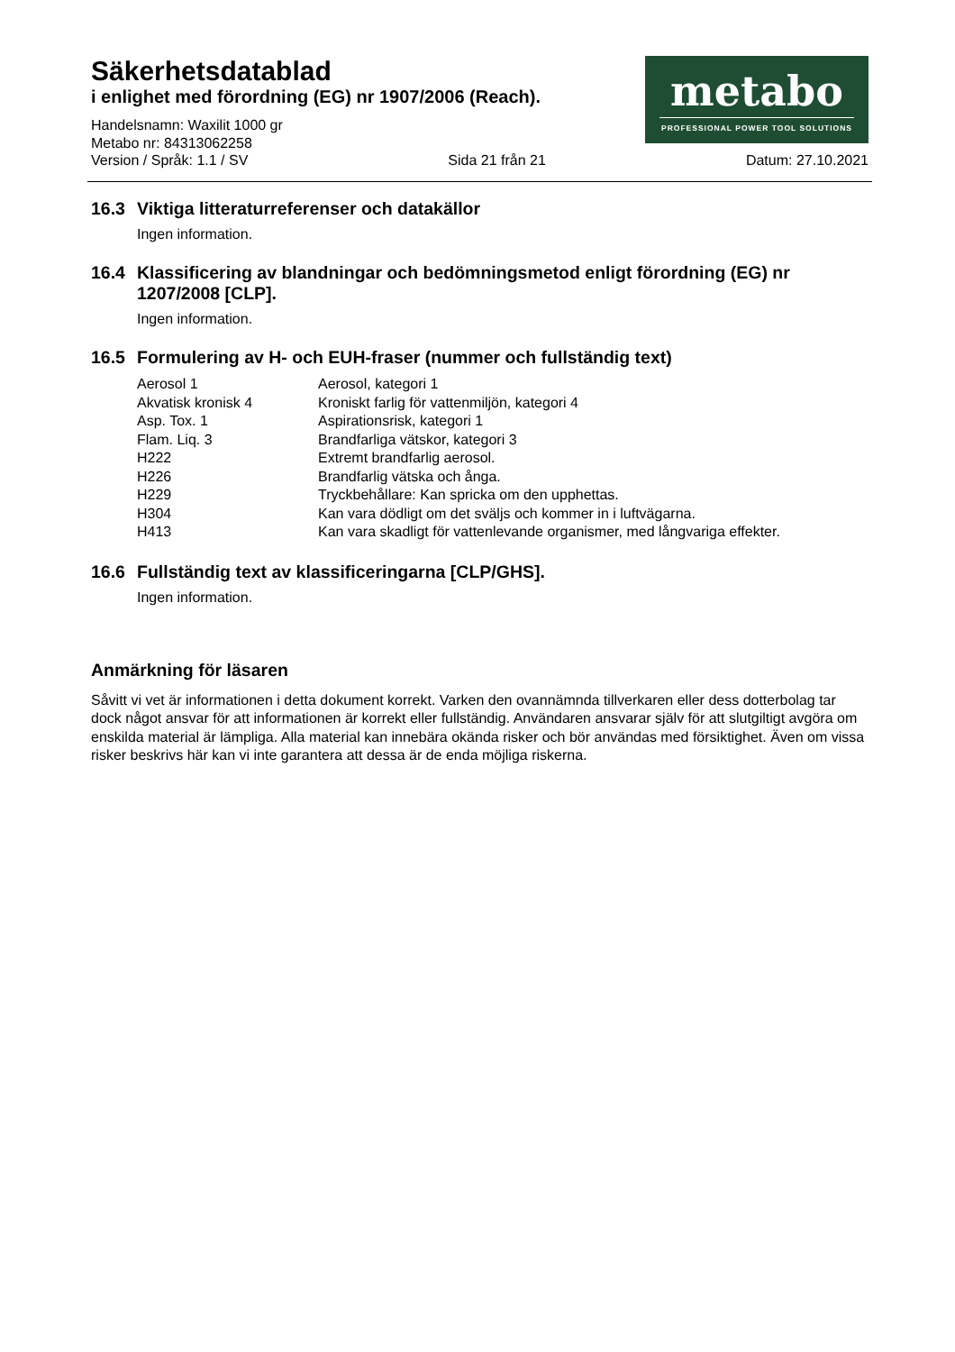Säkerhetsdatablad
i enlighet med förordning (EG) nr 1907/2006 (Reach).
Handelsnamn: Waxilit 1000 gr
Metabo nr: 84313062258
metabo
PROFESSIONAL POWER TOOL SOLUTIONS
Version / Språk: 1.1 / SV Sida 21 från 21 Datum: 27.10.2021
16.3 Viktiga litteraturreferenser och datakällor
Ingen information.
16.4 Klassificering av blandningar och bedömningsmetod enligt förordning (EG) nr 1207/2008 [CLP].
Ingen information.
16.5 Formulering av H- och EUH-fraser (nummer och fullständig text)
| Aerosol 1 | Aerosol, kategori 1 |
| Akvatisk kronisk 4 | Kroniskt farlig för vattenmiljön, kategori 4 |
| Asp. Tox. 1 | Aspirationsrisk, kategori 1 |
| Flam. Liq. 3 | Brandfarliga vätskor, kategori 3 |
| H222 | Extremt brandfarlig aerosol. |
| H226 | Brandfarlig vätska och ånga. |
| H229 | Tryckbehållare: Kan spricka om den upphettas. |
| H304 | Kan vara dödligt om det sväljs och kommer in i luftvägarna. |
| H413 | Kan vara skadligt för vattenlevande organismer, med långvariga effekter. |
16.6 Fullständig text av klassificeringarna [CLP/GHS].
Ingen information.
Anmärkning för läsaren
Såvitt vi vet är informationen i detta dokument korrekt. Varken den ovannämnda tillverkaren eller dess dotterbolag tar dock något ansvar för att informationen är korrekt eller fullständig. Användaren ansvarar själv för att slutgiltigt avgöra om enskilda material är lämpliga. Alla material kan innebära okända risker och bör användas med försiktighet. Även om vissa risker beskrivs här kan vi inte garantera att dessa är de enda möjliga riskerna.